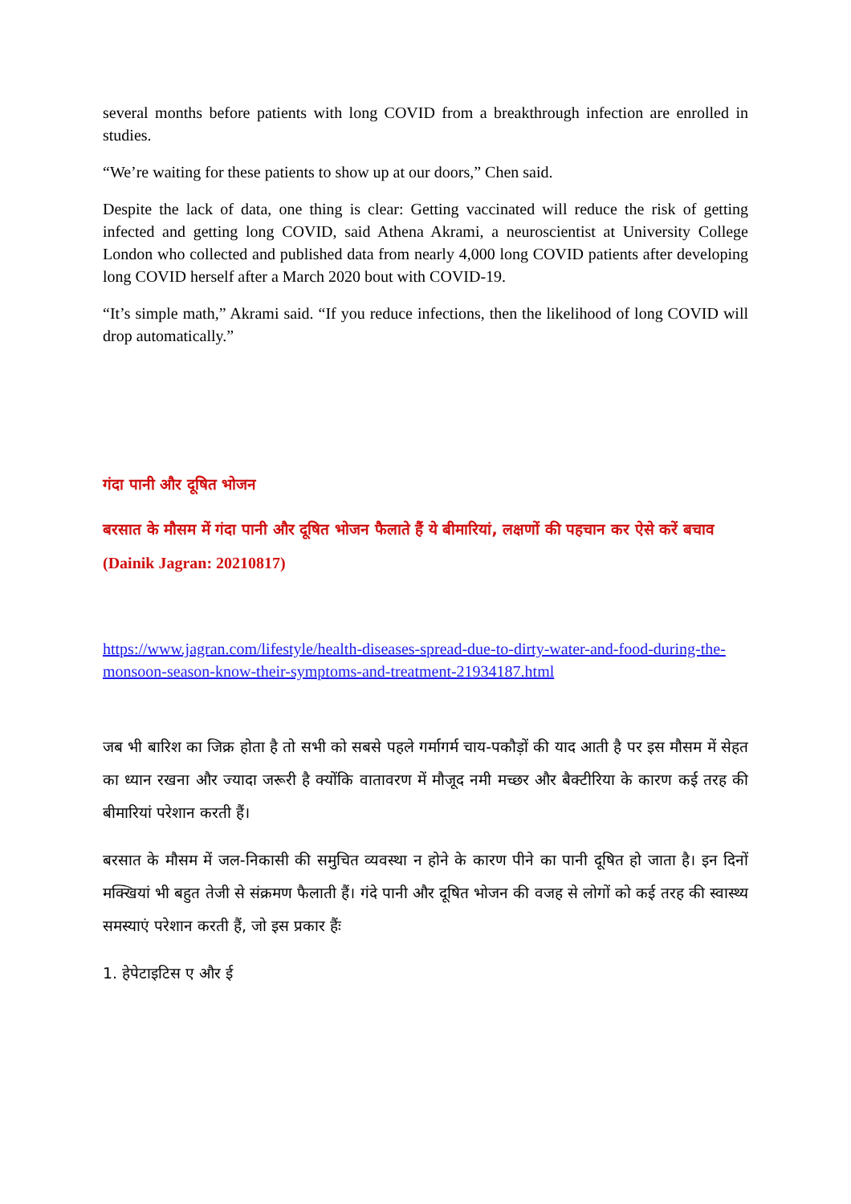several months before patients with long COVID from a breakthrough infection are enrolled in studies.
“We’re waiting for these patients to show up at our doors,” Chen said.
Despite the lack of data, one thing is clear: Getting vaccinated will reduce the risk of getting infected and getting long COVID, said Athena Akrami, a neuroscientist at University College London who collected and published data from nearly 4,000 long COVID patients after developing long COVID herself after a March 2020 bout with COVID-19.
“It’s simple math,” Akrami said. “If you reduce infections, then the likelihood of long COVID will drop automatically.”
गंदा पानी और दूषित भोजन
बरसात के मौसम में गंदा पानी और दूषित भोजन फैलाते हैं ये बीमारियां, लक्षणों की पहचान कर ऐसे करें बचाव (Dainik Jagran: 20210817)
https://www.jagran.com/lifestyle/health-diseases-spread-due-to-dirty-water-and-food-during-the-monsoon-season-know-their-symptoms-and-treatment-21934187.html
जब भी बारिश का जिक्र होता है तो सभी को सबसे पहले गर्मागर्म चाय-पकौड़ों की याद आती है पर इस मौसम में सेहत का ध्यान रखना और ज्यादा जरूरी है क्योंकि वातावरण में मौजूद नमी मच्छर और बैक्टीरिया के कारण कई तरह की बीमारियां परेशान करती हैं।
बरसात के मौसम में जल-निकासी की समुचित व्यवस्था न होने के कारण पीने का पानी दूषित हो जाता है। इन दिनों मक्खियां भी बहुत तेजी से संक्रमण फैलाती हैं। गंदे पानी और दूषित भोजन की वजह से लोगों को कई तरह की स्वास्थ्य समस्याएं परेशान करती हैं, जो इस प्रकार हैंः
1. हेपेटाइटिस ए और ई